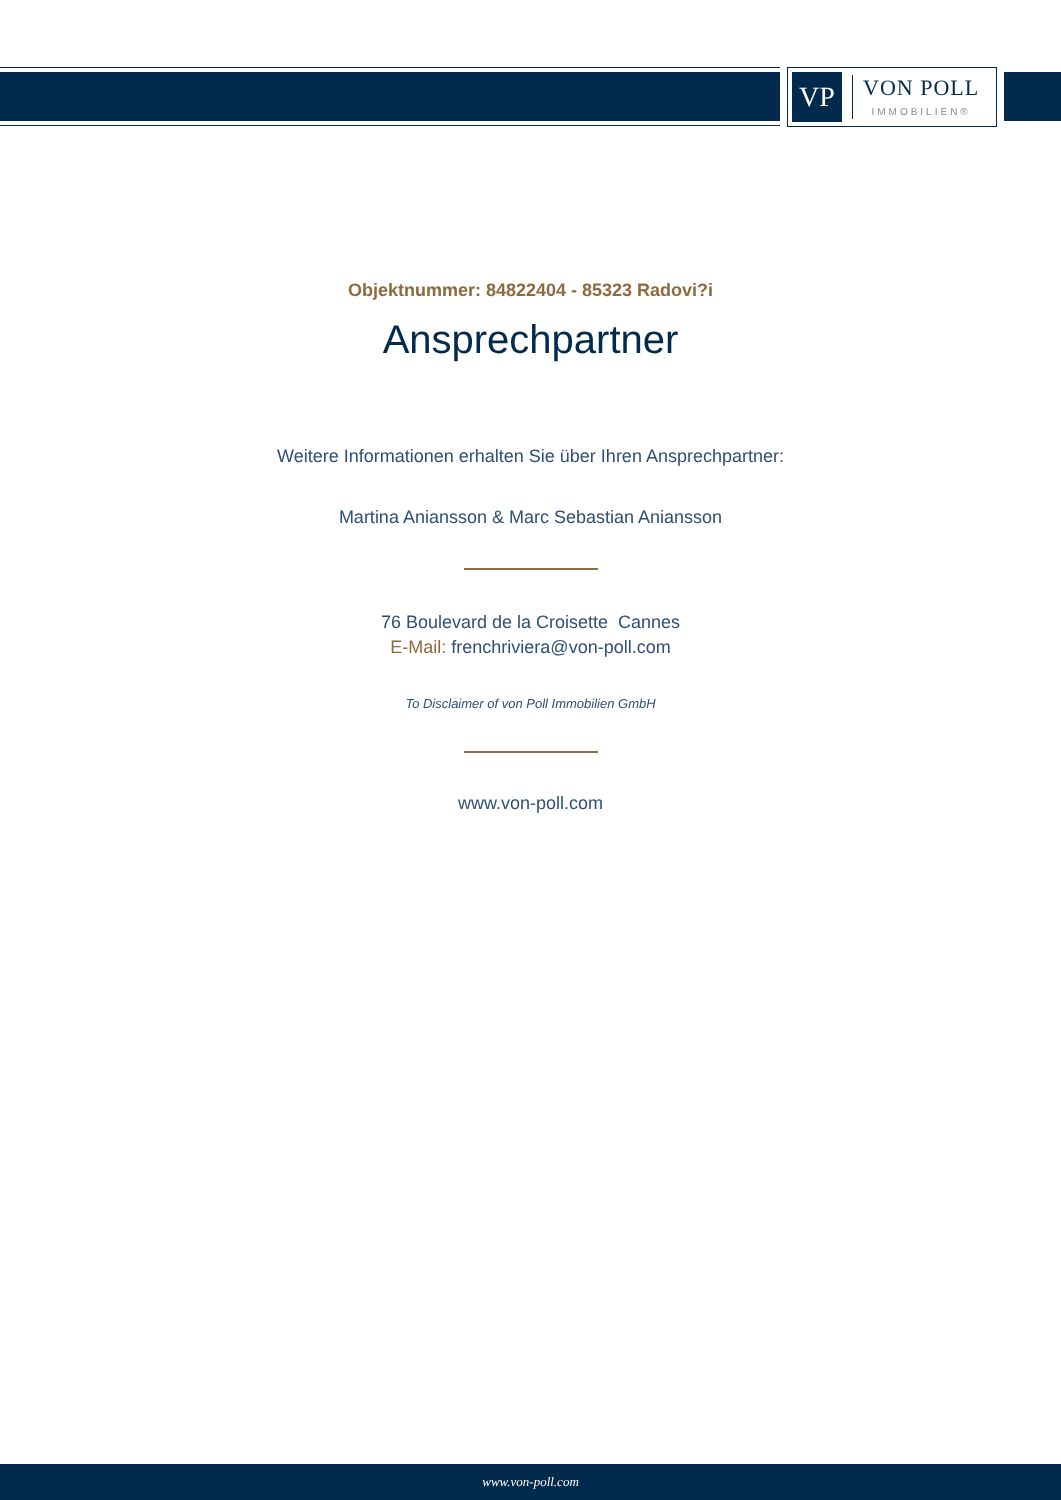VP
VON POLL
IMMOBILIEN®
Objektnummer: 84822404 - 85323 Radovi?i
Ansprechpartner
Weitere Informationen erhalten Sie über Ihren Ansprechpartner:
Martina Aniansson & Marc Sebastian Aniansson
76 Boulevard de la Croisette Cannes
E-Mail: frenchriviera@von-poll.com
To Disclaimer of von Poll Immobilien GmbH
www.von-poll.com
www.von-poll.com